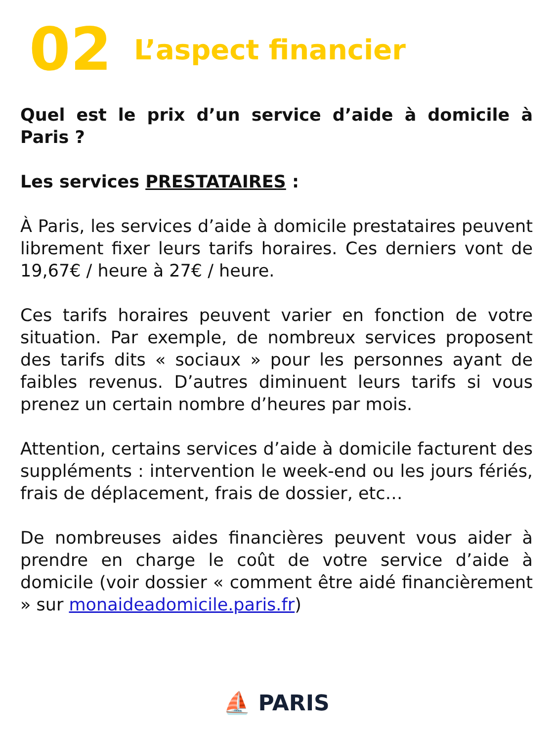02 L’aspect financier
Quel est le prix d’un service d’aide à domicile à Paris ?
Les services PRESTATAIRES :
À Paris, les services d’aide à domicile prestataires peuvent librement fixer leurs tarifs horaires. Ces derniers vont de 19,67€ / heure à 27€ / heure.
Ces tarifs horaires peuvent varier en fonction de votre situation. Par exemple, de nombreux services proposent des tarifs dits « sociaux » pour les personnes ayant de faibles revenus. D’autres diminuent leurs tarifs si vous prenez un certain nombre d’heures par mois.
Attention, certains services d’aide à domicile facturent des suppléments : intervention le week-end ou les jours fériés, frais de déplacement, frais de dossier, etc…
De nombreuses aides financières peuvent vous aider à prendre en charge le coût de votre service d’aide à domicile (voir dossier « comment être aidé financièrement » sur monaideadomicile.paris.fr)
⛵ PARIS